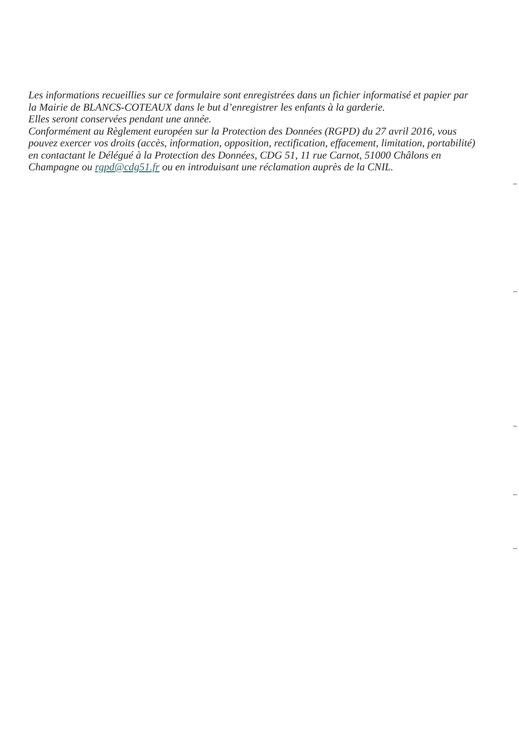Les informations recueillies sur ce formulaire sont enregistrées dans un fichier informatisé et papier par la Mairie de BLANCS-COTEAUX dans le but d’enregistrer les enfants à la garderie.
Elles seront conservées pendant une année.
Conformément au Règlement européen sur la Protection des Données (RGPD) du 27 avril 2016, vous pouvez exercer vos droits (accès, information, opposition, rectification, effacement, limitation, portabilité) en contactant le Délégué à la Protection des Données, CDG 51, 11 rue Carnot, 51000 Châlons en Champagne ou rgpd@cdg51.fr ou en introduisant une réclamation auprès de la CNIL.